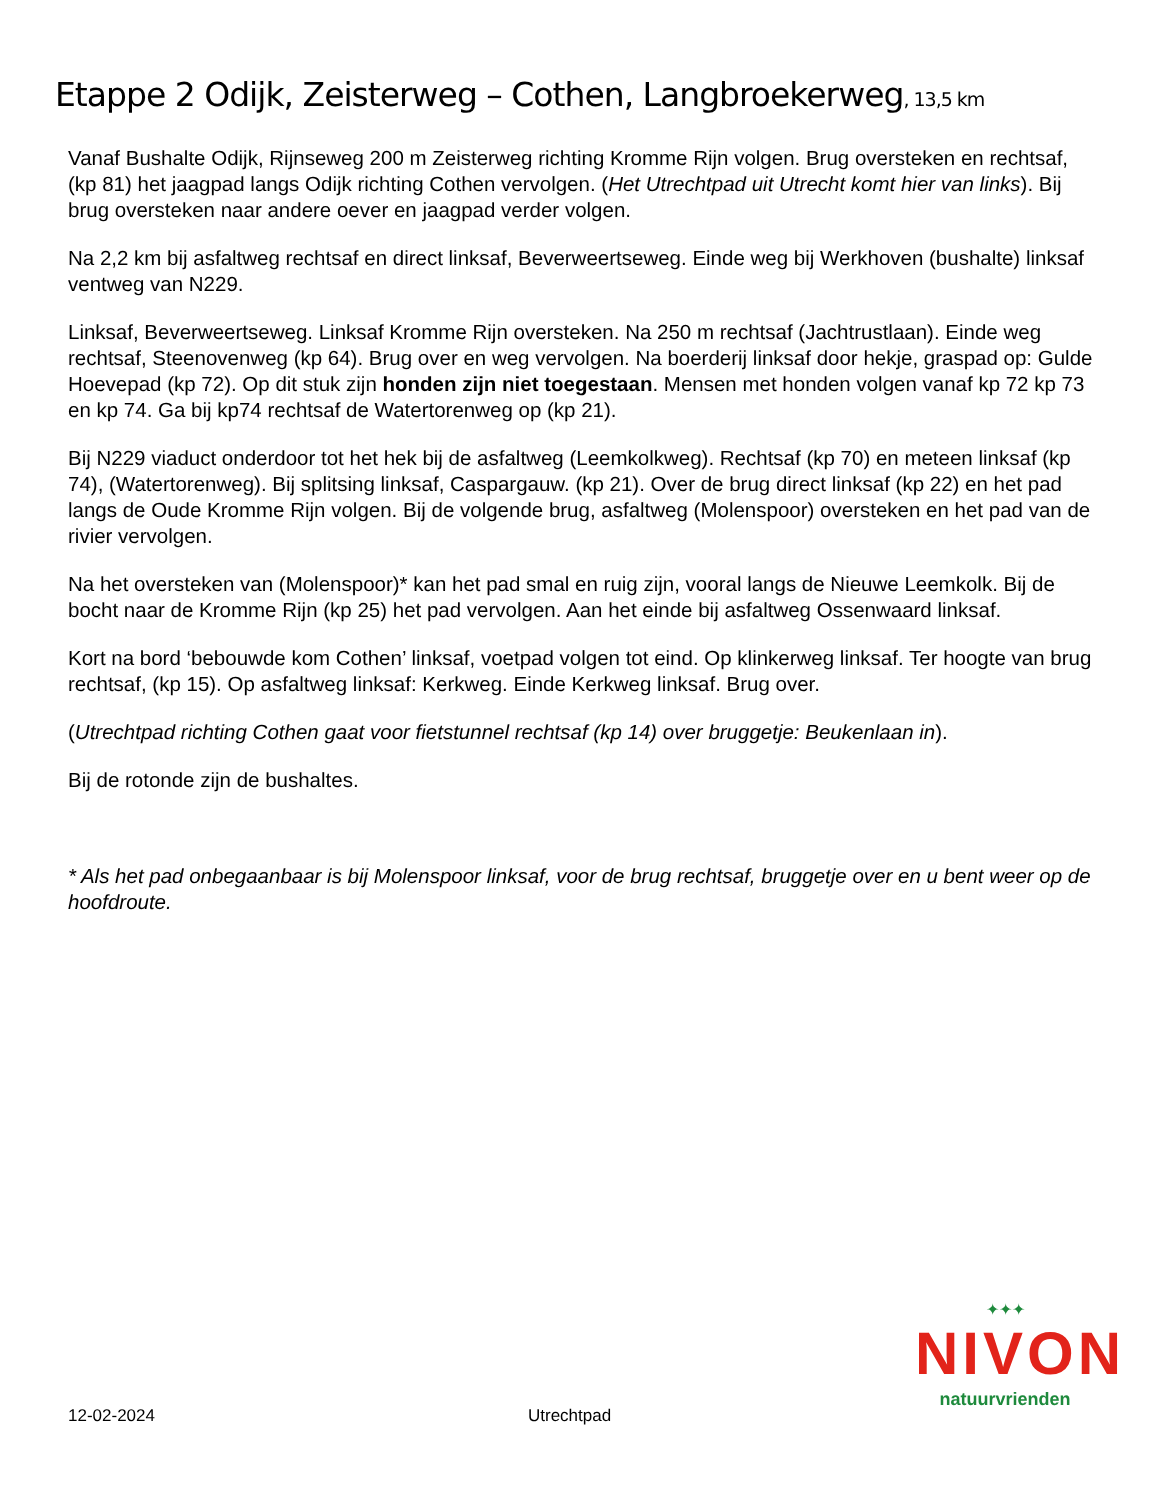Etappe 2 Odijk, Zeisterweg – Cothen, Langbroekerweg, 13,5 km
Vanaf Bushalte Odijk, Rijnseweg 200 m Zeisterweg richting Kromme Rijn volgen. Brug oversteken en rechtsaf, (kp 81) het jaagpad langs Odijk richting Cothen vervolgen. (Het Utrechtpad uit Utrecht komt hier van links). Bij brug oversteken naar andere oever en jaagpad verder volgen.
Na 2,2 km bij asfaltweg rechtsaf en direct linksaf, Beverweertseweg. Einde weg bij Werkhoven (bushalte) linksaf ventweg van N229.
Linksaf, Beverweertseweg. Linksaf Kromme Rijn oversteken. Na 250 m rechtsaf (Jachtrustlaan). Einde weg rechtsaf, Steenovenweg (kp 64). Brug over en weg vervolgen. Na boerderij linksaf door hekje, graspad op: Gulde Hoevepad (kp 72). Op dit stuk zijn honden zijn niet toegestaan. Mensen met honden volgen vanaf kp 72 kp 73 en kp 74. Ga bij kp74 rechtsaf de Watertorenweg op (kp 21).
Bij N229 viaduct onderdoor tot het hek bij de asfaltweg (Leemkolkweg). Rechtsaf (kp 70) en meteen linksaf (kp 74), (Watertorenweg). Bij splitsing linksaf, Caspargauw. (kp 21). Over de brug direct linksaf (kp 22) en het pad langs de Oude Kromme Rijn volgen. Bij de volgende brug, asfaltweg (Molenspoor) oversteken en het pad van de rivier vervolgen.
Na het oversteken van (Molenspoor)* kan het pad smal en ruig zijn, vooral langs de Nieuwe Leemkolk. Bij de bocht naar de Kromme Rijn (kp 25) het pad vervolgen. Aan het einde bij asfaltweg Ossenwaard linksaf.
Kort na bord ‘bebouwde kom Cothen’ linksaf, voetpad volgen tot eind. Op klinkerweg linksaf. Ter hoogte van brug rechtsaf, (kp 15). Op asfaltweg linksaf: Kerkweg. Einde Kerkweg linksaf. Brug over.
(Utrechtpad richting Cothen gaat voor fietstunnel rechtsaf (kp 14) over bruggetje: Beukenlaan in).
Bij de rotonde zijn de bushaltes.
* Als het pad onbegaanbaar is bij Molenspoor linksaf, voor de brug rechtsaf, bruggetje over en u bent weer op de hoofdroute.
✦✦✦
NIVON
natuurvrienden
12-02-2024 Utrechtpad